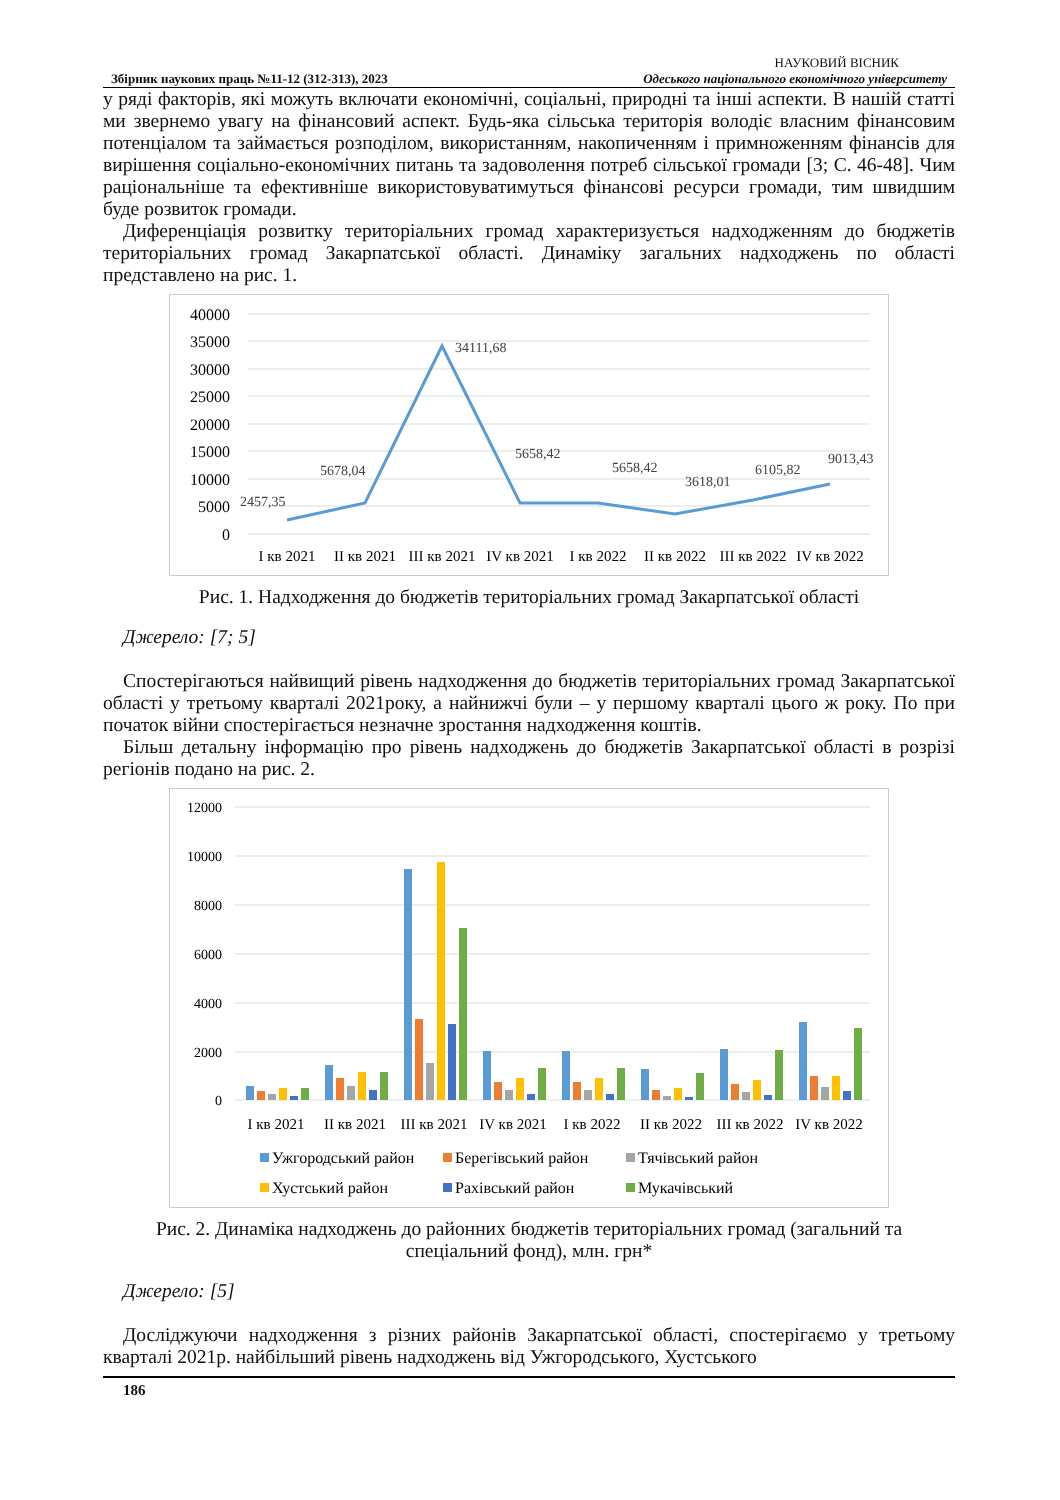НАУКОВИЙ ВІСНИК
Збірник наукових праць №11-12 (312-313), 2023 Одеського національного економічного університету
у ряді факторів, які можуть включати економічні, соціальні, природні та інші аспекти. В нашій статті ми звернемо увагу на фінансовий аспект. Будь-яка сільська територія володіє власним фінансовим потенціалом та займається розподілом, використанням, накопиченням і примноженням фінансів для вирішення соціально-економічних питань та задоволення потреб сільської громади [3; С. 46-48]. Чим раціональніше та ефективніше використовуватимуться фінансові ресурси громади, тим швидшим буде розвиток громади.
Диференціація розвитку територіальних громад характеризується надходженням до бюджетів територіальних громад Закарпатської області. Динаміку загальних надходжень по області представлено на рис. 1.
40000
35000
30000
25000
20000
15000
10000
5000
0
2457,35
5678,04
34111,68
5658,42
5658,42
3618,01
6105,82
9013,43
I кв 2021
II кв 2021
III кв 2021
IV кв 2021
I кв 2022
II кв 2022
III кв 2022
IV кв 2022
Рис. 1. Надходження до бюджетів територіальних громад Закарпатської області
Джерело: [7; 5]
Спостерігаються найвищий рівень надходження до бюджетів територіальних громад Закарпатської області у третьому кварталі 2021року, а найнижчі були – у першому кварталі цього ж року. По при початок війни спостерігається незначне зростання надходження коштів.
Більш детальну інформацію про рівень надходжень до бюджетів Закарпатської області в розрізі регіонів подано на рис. 2.
12000
10000
8000
6000
4000
2000
0
I кв 2021
II кв 2021
III кв 2021
IV кв 2021
I кв 2022
II кв 2022
III кв 2022
IV кв 2022
Ужгородський район
Берегівський район
Тячівський район
Хустський район
Рахівський район
Мукачівський
Рис. 2. Динаміка надходжень до районних бюджетів територіальних громад (загальний та спеціальний фонд), млн. грн*
Джерело: [5]
Досліджуючи надходження з різних районів Закарпатської області, спостерігаємо у третьому кварталі 2021р. найбільший рівень надходжень від Ужгородського, Хустського
186